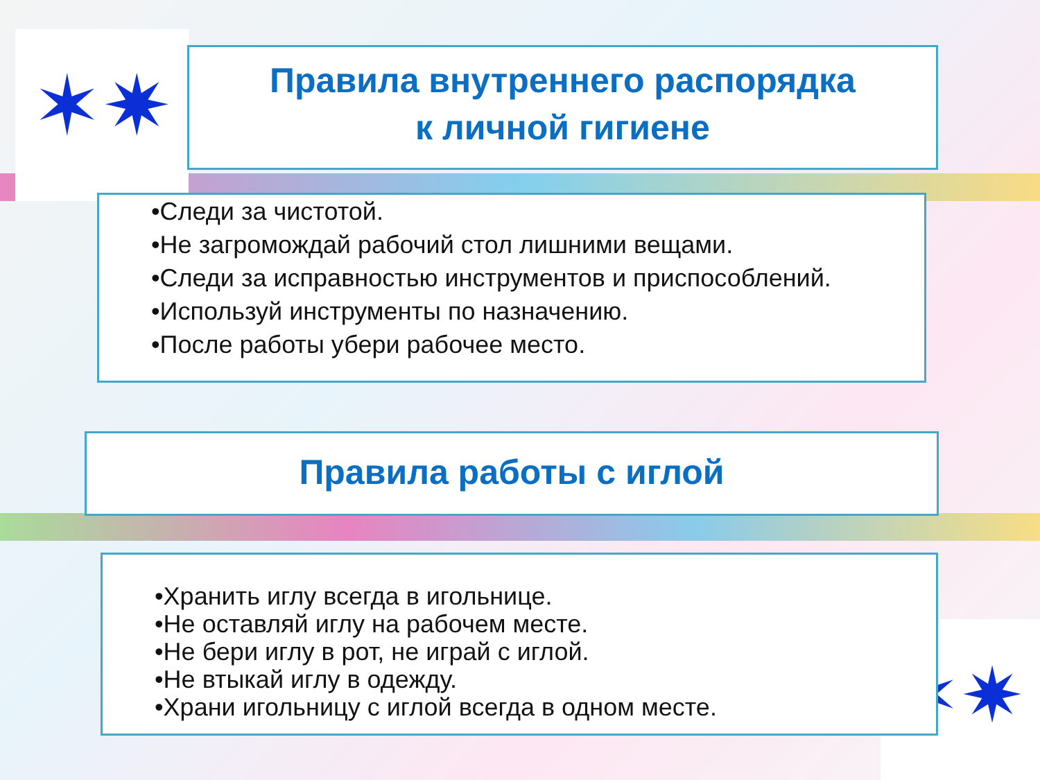✶✷
✶✷
Правила внутреннего распорядка
к личной гигиене
•Следи за чистотой.
•Не загромождай рабочий стол лишними вещами.
•Следи за исправностью инструментов и приспособлений.
•Используй инструменты по назначению.
•После работы убери рабочее место.
Правила работы с иглой
•Хранить иглу всегда в игольнице.
•Не оставляй иглу на рабочем месте.
•Не бери иглу в рот, не играй с иглой.
•Не втыкай иглу в одежду.
•Храни игольницу с иглой всегда в одном месте.